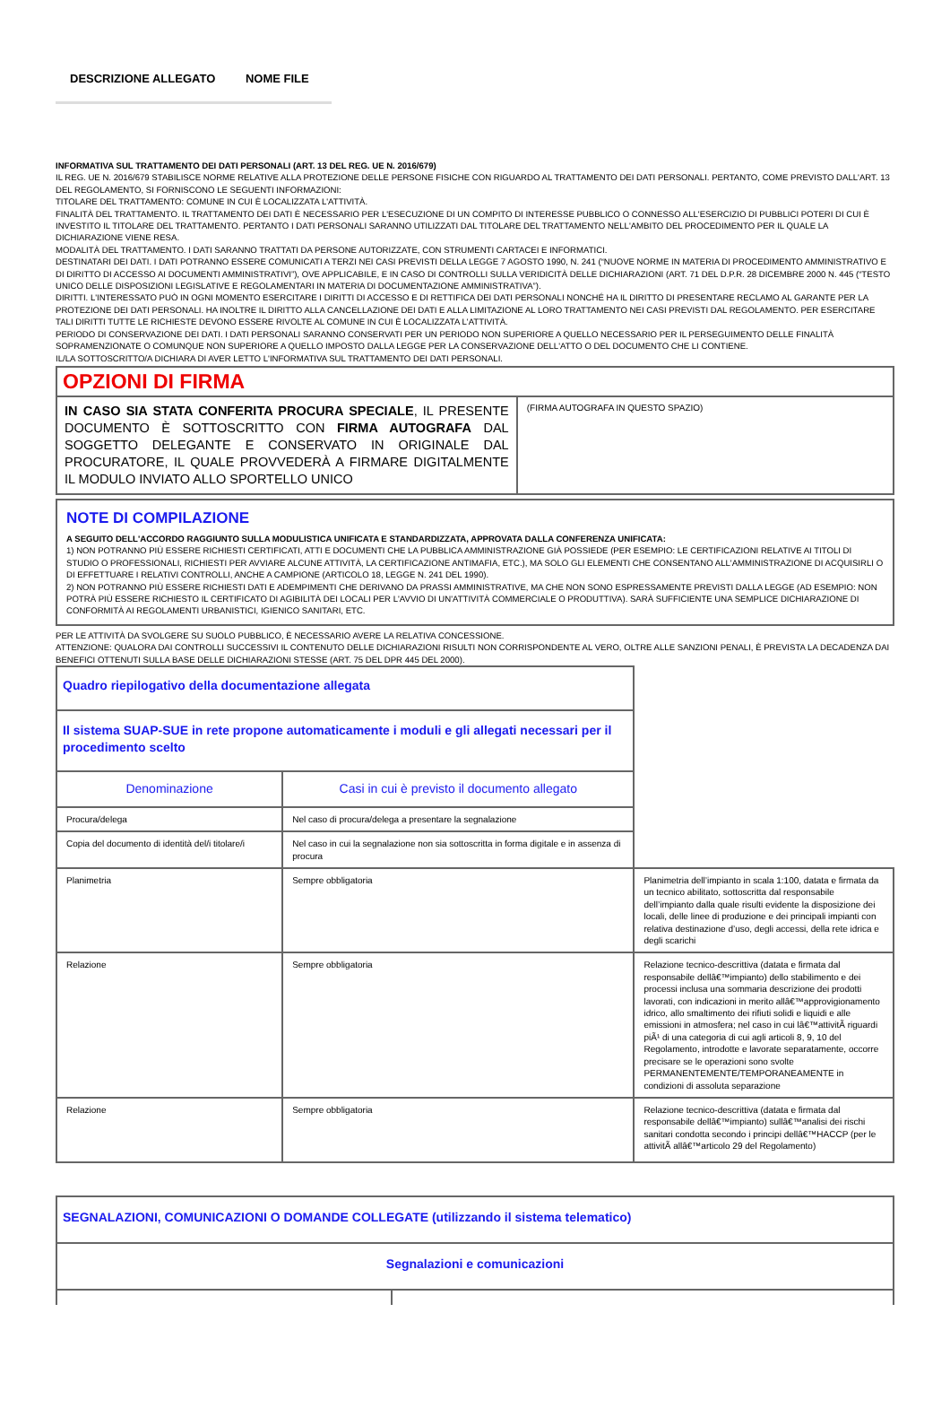DESCRIZIONE ALLEGATO NOME FILE
INFORMATIVA SUL TRATTAMENTO DEI DATI PERSONALI (ART. 13 DEL REG. UE N. 2016/679)
IL REG. UE N. 2016/679 STABILISCE NORME RELATIVE ALLA PROTEZIONE DELLE PERSONE FISICHE CON RIGUARDO AL TRATTAMENTO DEI DATI PERSONALI. PERTANTO, COME PREVISTO DALL'ART. 13 DEL REGOLAMENTO, SI FORNISCONO LE SEGUENTI INFORMAZIONI:
TITOLARE DEL TRATTAMENTO: COMUNE IN CUI È LOCALIZZATA L'ATTIVITÀ.
FINALITÀ DEL TRATTAMENTO. IL TRATTAMENTO DEI DATI È NECESSARIO PER L'ESECUZIONE DI UN COMPITO DI INTERESSE PUBBLICO O CONNESSO ALL'ESERCIZIO DI PUBBLICI POTERI DI CUI È INVESTITO IL TITOLARE DEL TRATTAMENTO. PERTANTO I DATI PERSONALI SARANNO UTILIZZATI DAL TITOLARE DEL TRATTAMENTO NELL'AMBITO DEL PROCEDIMENTO PER IL QUALE LA DICHIARAZIONE VIENE RESA.
MODALITÀ DEL TRATTAMENTO. I DATI SARANNO TRATTATI DA PERSONE AUTORIZZATE, CON STRUMENTI CARTACEI E INFORMATICI.
DESTINATARI DEI DATI. I DATI POTRANNO ESSERE COMUNICATI A TERZI NEI CASI PREVISTI DELLA LEGGE 7 AGOSTO 1990, N. 241 (“NUOVE NORME IN MATERIA DI PROCEDIMENTO AMMINISTRATIVO E DI DIRITTO DI ACCESSO AI DOCUMENTI AMMINISTRATIVI”), OVE APPLICABILE, E IN CASO DI CONTROLLI SULLA VERIDICITÀ DELLE DICHIARAZIONI (ART. 71 DEL D.P.R. 28 DICEMBRE 2000 N. 445 (“TESTO UNICO DELLE DISPOSIZIONI LEGISLATIVE E REGOLAMENTARI IN MATERIA DI DOCUMENTAZIONE AMMINISTRATIVA”).
DIRITTI. L'INTERESSATO PUÒ IN OGNI MOMENTO ESERCITARE I DIRITTI DI ACCESSO E DI RETTIFICA DEI DATI PERSONALI NONCHÉ HA IL DIRITTO DI PRESENTARE RECLAMO AL GARANTE PER LA PROTEZIONE DEI DATI PERSONALI. HA INOLTRE IL DIRITTO ALLA CANCELLAZIONE DEI DATI E ALLA LIMITAZIONE AL LORO TRATTAMENTO NEI CASI PREVISTI DAL REGOLAMENTO. PER ESERCITARE TALI DIRITTI TUTTE LE RICHIESTE DEVONO ESSERE RIVOLTE AL COMUNE IN CUI È LOCALIZZATA L'ATTIVITÀ.
PERIODO DI CONSERVAZIONE DEI DATI. I DATI PERSONALI SARANNO CONSERVATI PER UN PERIODO NON SUPERIORE A QUELLO NECESSARIO PER IL PERSEGUIMENTO DELLE FINALITÀ SOPRAMENZIONATE O COMUNQUE NON SUPERIORE A QUELLO IMPOSTO DALLA LEGGE PER LA CONSERVAZIONE DELL'ATTO O DEL DOCUMENTO CHE LI CONTIENE.
IL/LA SOTTOSCRITTO/A DICHIARA DI AVER LETTO L'INFORMATIVA SUL TRATTAMENTO DEI DATI PERSONALI.
| OPZIONI DI FIRMA | |
| IN CASO SIA STATA CONFERITA PROCURA SPECIALE , IL PRESENTE DOCUMENTO È SOTTOSCRITTO CON FIRMA AUTOGRAFA DAL SOGGETTO DELEGANTE E CONSERVATO IN ORIGINALE DAL PROCURATORE, IL QUALE PROVVEDERÀ A FIRMARE DIGITALMENTE IL MODULO INVIATO ALLO SPORTELLO UNICO | (FIRMA AUTOGRAFA IN QUESTO SPAZIO) |
NOTE DI COMPILAZIONE
A SEGUITO DELL'ACCORDO RAGGIUNTO SULLA MODULISTICA UNIFICATA E STANDARDIZZATA, APPROVATA DALLA CONFERENZA UNIFICATA:
1) NON POTRANNO PIÙ ESSERE RICHIESTI CERTIFICATI, ATTI E DOCUMENTI CHE LA PUBBLICA AMMINISTRAZIONE GIÀ POSSIEDE (PER ESEMPIO: LE CERTIFICAZIONI RELATIVE AI TITOLI DI STUDIO O PROFESSIONALI, RICHIESTI PER AVVIARE ALCUNE ATTIVITÀ, LA CERTIFICAZIONE ANTIMAFIA, ETC.), MA SOLO GLI ELEMENTI CHE CONSENTANO ALL'AMMINISTRAZIONE DI ACQUISIRLI O DI EFFETTUARE I RELATIVI CONTROLLI, ANCHE A CAMPIONE (ARTICOLO 18, LEGGE N. 241 DEL 1990).
2) NON POTRANNO PIÙ ESSERE RICHIESTI DATI E ADEMPIMENTI CHE DERIVANO DA PRASSI AMMINISTRATIVE, MA CHE NON SONO ESPRESSAMENTE PREVISTI DALLA LEGGE (AD ESEMPIO: NON POTRÀ PIÙ ESSERE RICHIESTO IL CERTIFICATO DI AGIBILITÀ DEI LOCALI PER L'AVVIO DI UN'ATTIVITÀ COMMERCIALE O PRODUTTIVA). SARÀ SUFFICIENTE UNA SEMPLICE DICHIARAZIONE DI CONFORMITÀ AI REGOLAMENTI URBANISTICI, IGIENICO SANITARI, ETC.
PER LE ATTIVITÀ DA SVOLGERE SU SUOLO PUBBLICO, È NECESSARIO AVERE LA RELATIVA CONCESSIONE.
ATTENZIONE: QUALORA DAI CONTROLLI SUCCESSIVI IL CONTENUTO DELLE DICHIARAZIONI RISULTI NON CORRISPONDENTE AL VERO, OLTRE ALLE SANZIONI PENALI, È PREVISTA LA DECADENZA DAI BENEFICI OTTENUTI SULLA BASE DELLE DICHIARAZIONI STESSE (ART. 75 DEL DPR 445 DEL 2000).
| Quadro riepilogativo della documentazione allegata | | |
| Il sistema SUAP-SUE in rete propone automaticamente i moduli e gli allegati necessari per il procedimento scelto | | |
| Denominazione | Casi in cui è previsto il documento allegato | |
| Procura/delega | Nel caso di procura/delega a presentare la segnalazione | |
| Copia del documento di identità del/i titolare/i | Nel caso in cui la segnalazione non sia sottoscritta in forma digitale e in assenza di procura | |
| Planimetria | Sempre obbligatoria | Planimetria dell’impianto in scala 1:100, datata e firmata da un tecnico abilitato, sottoscritta dal responsabile dell’impianto dalla quale risulti evidente la disposizione dei locali, delle linee di produzione e dei principali impianti con relativa destinazione d’uso, degli accessi, della rete idrica e degli scarichi |
| Relazione | Sempre obbligatoria | Relazione tecnico-descrittiva (datata e firmata dal responsabile dellâ€™impianto) dello stabilimento e dei processi inclusa una sommaria descrizione dei prodotti lavorati, con indicazioni in merito allâ€™approvigionamento idrico, allo smaltimento dei rifiuti solidi e liquidi e alle emissioni in atmosfera; nel caso in cui lâ€™attivitÃ riguardi piÃ¹ di una categoria di cui agli articoli 8, 9, 10 del Regolamento, introdotte e lavorate separatamente, occorre precisare se le operazioni sono svolte PERMANENTEMENTE/TEMPORANEAMENTE in condizioni di assoluta separazione |
| Relazione | Sempre obbligatoria | Relazione tecnico-descrittiva (datata e firmata dal responsabile dellâ€™impianto) sullâ€™analisi dei rischi sanitari condotta secondo i principi dellâ€™HACCP (per le attivitÃ allâ€™articolo 29 del Regolamento) |
| SEGNALAZIONI, COMUNICAZIONI O DOMANDE COLLEGATE (utilizzando il sistema telematico) | |
| Segnalazioni e comunicazioni | |